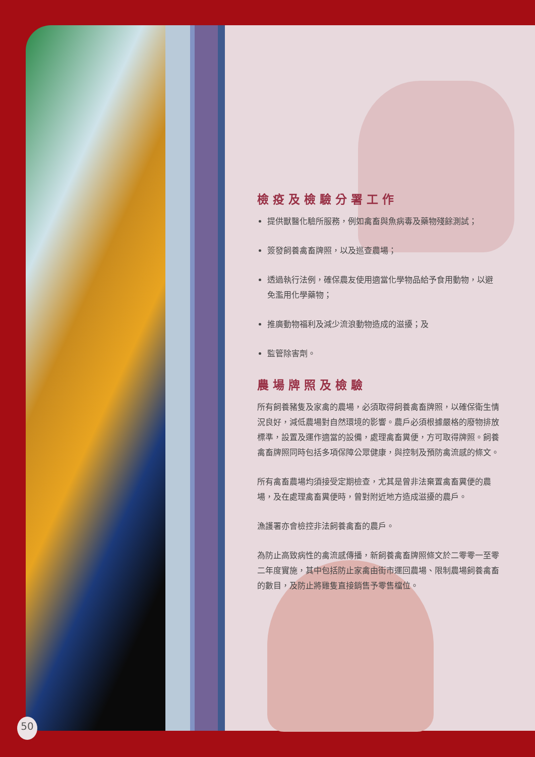檢疫及檢驗分署工作
提供獸醫化驗所服務，例如禽畜與魚病毒及藥物殘餘測試；
簽發飼養禽畜牌照，以及巡查農場；
透過執行法例，確保農友使用適當化學物品給予食用動物，以避免濫用化學藥物；
推廣動物福利及減少流浪動物造成的滋擾；及
監管除害劑。
農場牌照及檢驗
所有飼養豬隻及家禽的農場，必須取得飼養禽畜牌照，以確保衛生情況良好，減低農場對自然環境的影響。農戶必須根據嚴格的廢物排放標準，設置及運作適當的設備，處理禽畜糞便，方可取得牌照。飼養禽畜牌照同時包括多項保障公眾健康，與控制及預防禽流感的條文。
所有禽畜農場均須接受定期檢查，尤其是曾非法棄置禽畜糞便的農場，及在處理禽畜糞便時，曾對附近地方造成滋擾的農戶。
漁護署亦會檢控非法飼養禽畜的農戶。
為防止高致病性的禽流感傳播，新飼養禽畜牌照條文於二零零一至零二年度實施，其中包括防止家禽由街市運回農場、限制農場飼養禽畜的數目，及防止將雞隻直接銷售予零售檔位。
50